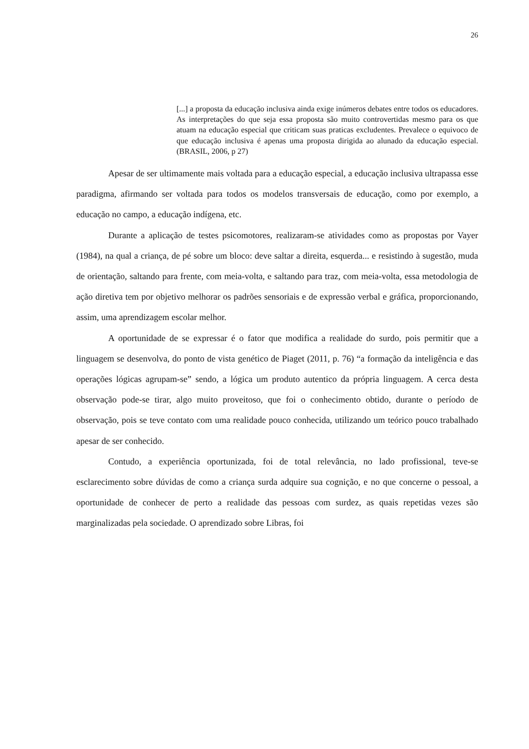26
[...] a proposta da educação inclusiva ainda exige inúmeros debates entre todos os educadores. As interpretações do que seja essa proposta são muito controvertidas mesmo para os que atuam na educação especial que criticam suas praticas excludentes. Prevalece o equivoco de que educação inclusiva é apenas uma proposta dirigida ao alunado da educação especial. (BRASIL, 2006, p 27)
Apesar de ser ultimamente mais voltada para a educação especial, a educação inclusiva ultrapassa esse paradigma, afirmando ser voltada para todos os modelos transversais de educação, como por exemplo, a educação no campo, a educação indígena, etc.
Durante a aplicação de testes psicomotores, realizaram-se atividades como as propostas por Vayer (1984), na qual a criança, de pé sobre um bloco: deve saltar a direita, esquerda... e resistindo à sugestão, muda de orientação, saltando para frente, com meia-volta, e saltando para traz, com meia-volta, essa metodologia de ação diretiva tem por objetivo melhorar os padrões sensoriais e de expressão verbal e gráfica, proporcionando, assim, uma aprendizagem escolar melhor.
A oportunidade de se expressar é o fator que modifica a realidade do surdo, pois permitir que a linguagem se desenvolva, do ponto de vista genético de Piaget (2011, p. 76) “a formação da inteligência e das operações lógicas agrupam-se” sendo, a lógica um produto autentico da própria linguagem. A cerca desta observação pode-se tirar, algo muito proveitoso, que foi o conhecimento obtido, durante o período de observação, pois se teve contato com uma realidade pouco conhecida, utilizando um teórico pouco trabalhado apesar de ser conhecido.
Contudo, a experiência oportunizada, foi de total relevância, no lado profissional, teve-se esclarecimento sobre dúvidas de como a criança surda adquire sua cognição, e no que concerne o pessoal, a oportunidade de conhecer de perto a realidade das pessoas com surdez, as quais repetidas vezes são marginalizadas pela sociedade. O aprendizado sobre Libras, foi